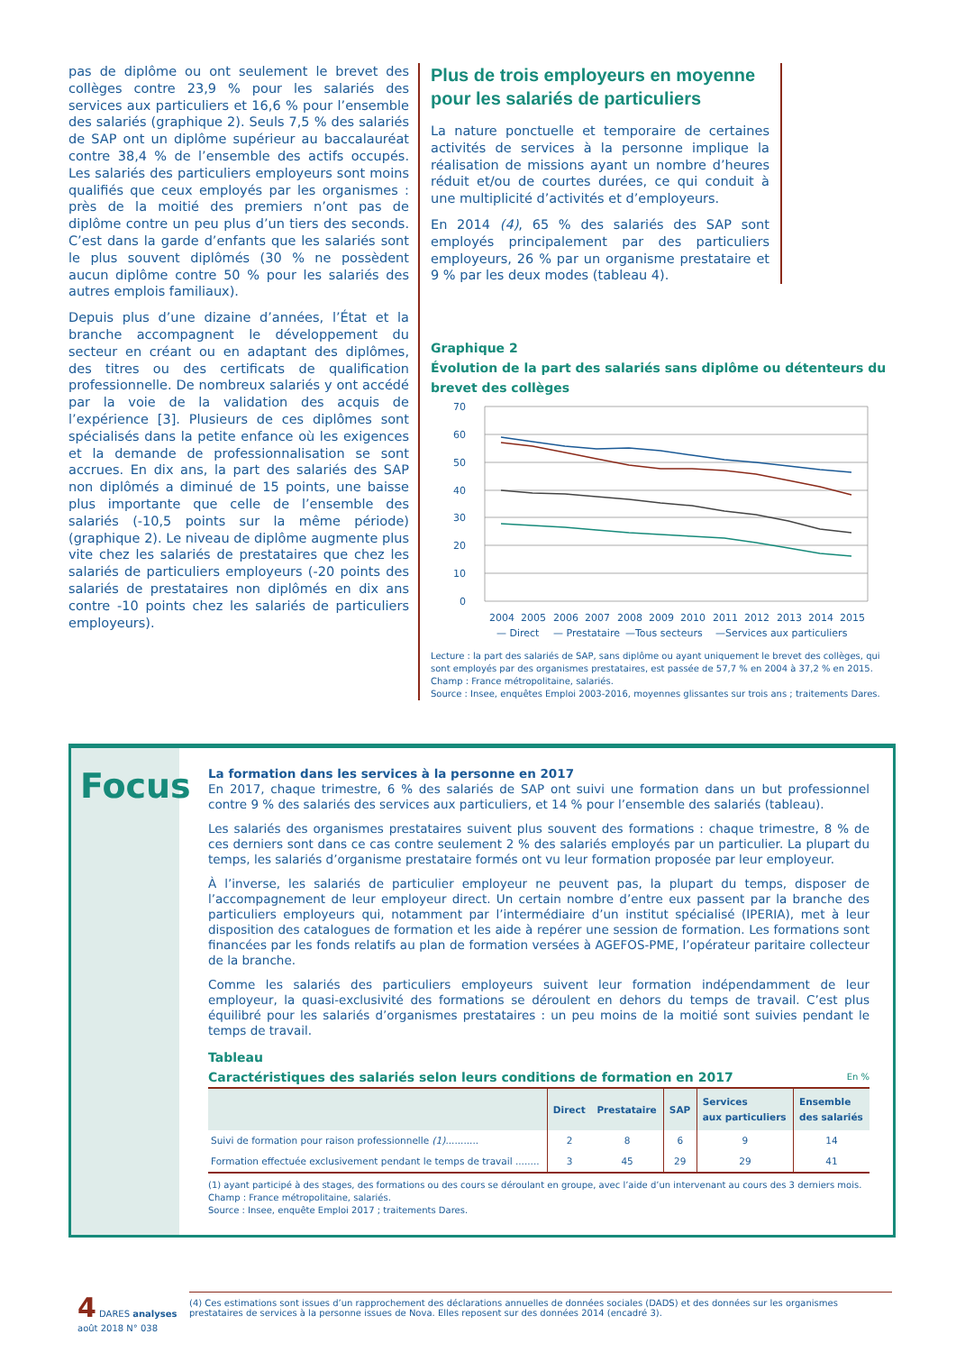pas de diplôme ou ont seulement le brevet des collèges contre 23,9 % pour les salariés des services aux particuliers et 16,6 % pour l’ensemble des salariés (graphique 2). Seuls 7,5 % des salariés de SAP ont un diplôme supérieur au baccalauréat contre 38,4 % de l’ensemble des actifs occupés. Les salariés des particuliers employeurs sont moins qualifiés que ceux employés par les organismes : près de la moitié des premiers n’ont pas de diplôme contre un peu plus d’un tiers des seconds. C’est dans la garde d’enfants que les salariés sont le plus souvent diplômés (30 % ne possèdent aucun diplôme contre 50 % pour les salariés des autres emplois familiaux).
Depuis plus d’une dizaine d’années, l’État et la branche accompagnent le développement du secteur en créant ou en adaptant des diplômes, des titres ou des certificats de qualification professionnelle. De nombreux salariés y ont accédé par la voie de la validation des acquis de l’expérience [3]. Plusieurs de ces diplômes sont spécialisés dans la petite enfance où les exigences et la demande de professionnalisation se sont accrues. En dix ans, la part des salariés des SAP non diplômés a diminué de 15 points, une baisse plus importante que celle de l’ensemble des salariés (-10,5 points sur la même période) (graphique 2). Le niveau de diplôme augmente plus vite chez les salariés de prestataires que chez les salariés de particuliers employeurs (-20 points des salariés de prestataires non diplômés en dix ans contre -10 points chez les salariés de particuliers employeurs).
Plus de trois employeurs en moyenne
pour les salariés de particuliers
La nature ponctuelle et temporaire de certaines activités de services à la personne implique la réalisation de missions ayant un nombre d’heures réduit et/ou de courtes durées, ce qui conduit à une multiplicité d’activités et d’employeurs.
En 2014 (4), 65 % des salariés des SAP sont employés principalement par des particuliers employeurs, 26 % par un organisme prestataire et 9 % par les deux modes (tableau 4).
Graphique 2
Évolution de la part des salariés sans diplôme ou détenteurs du brevet des collèges
70
60
50
40
30
20
10
0
2004
2005
2006
2007
2008
2009
2010
2011
2012
2013
2014
2015
— Direct
— Prestataire
—Tous secteurs
—Services aux particuliers
Lecture : la part des salariés de SAP, sans diplôme ou ayant uniquement le brevet des collèges, qui sont employés par des organismes prestataires, est passée de 57,7 % en 2004 à 37,2 % en 2015.
Champ : France métropolitaine, salariés.
Source : Insee, enquêtes Emploi 2003-2016, moyennes glissantes sur trois ans ; traitements Dares.
Focus
La formation dans les services à la personne en 2017
En 2017, chaque trimestre, 6 % des salariés de SAP ont suivi une formation dans un but professionnel contre 9 % des salariés des services aux particuliers, et 14 % pour l’ensemble des salariés (tableau).
Les salariés des organismes prestataires suivent plus souvent des formations : chaque trimestre, 8 % de ces derniers sont dans ce cas contre seulement 2 % des salariés employés par un particulier. La plupart du temps, les salariés d’organisme prestataire formés ont vu leur formation proposée par leur employeur.
À l’inverse, les salariés de particulier employeur ne peuvent pas, la plupart du temps, disposer de l’accompagnement de leur employeur direct. Un certain nombre d’entre eux passent par la branche des particuliers employeurs qui, notamment par l’intermédiaire d’un institut spécialisé (IPERIA), met à leur disposition des catalogues de formation et les aide à repérer une session de formation. Les formations sont financées par les fonds relatifs au plan de formation versées à AGEFOS-PME, l’opérateur paritaire collecteur de la branche.
Comme les salariés des particuliers employeurs suivent leur formation indépendamment de leur employeur, la quasi-exclusivité des formations se déroulent en dehors du temps de travail. C’est plus équilibré pour les salariés d’organismes prestataires : un peu moins de la moitié sont suivies pendant le temps de travail.
Tableau
Caractéristiques des salariés selon leurs conditions de formation en 2017 En %
| | Direct | Prestataire | SAP | Services aux particuliers | Ensemble des salariés |
| --- | --- | --- | --- | --- | --- |
| Suivi de formation pour raison professionnelle (1) ........... | 2 | 8 | 6 | 9 | 14 |
| Formation effectuée exclusivement pendant le temps de travail ........ | 3 | 45 | 29 | 29 | 41 |
(1) ayant participé à des stages, des formations ou des cours se déroulant en groupe, avec l’aide d’un intervenant au cours des 3 derniers mois.
Champ : France métropolitaine, salariés.
Source : Insee, enquête Emploi 2017 ; traitements Dares.
4 DARES analyses
août 2018 N° 038
(4) Ces estimations sont issues d’un rapprochement des déclarations annuelles de données sociales (DADS) et des données sur les organismes prestataires de services à la personne issues de Nova. Elles reposent sur des données 2014 (encadré 3).